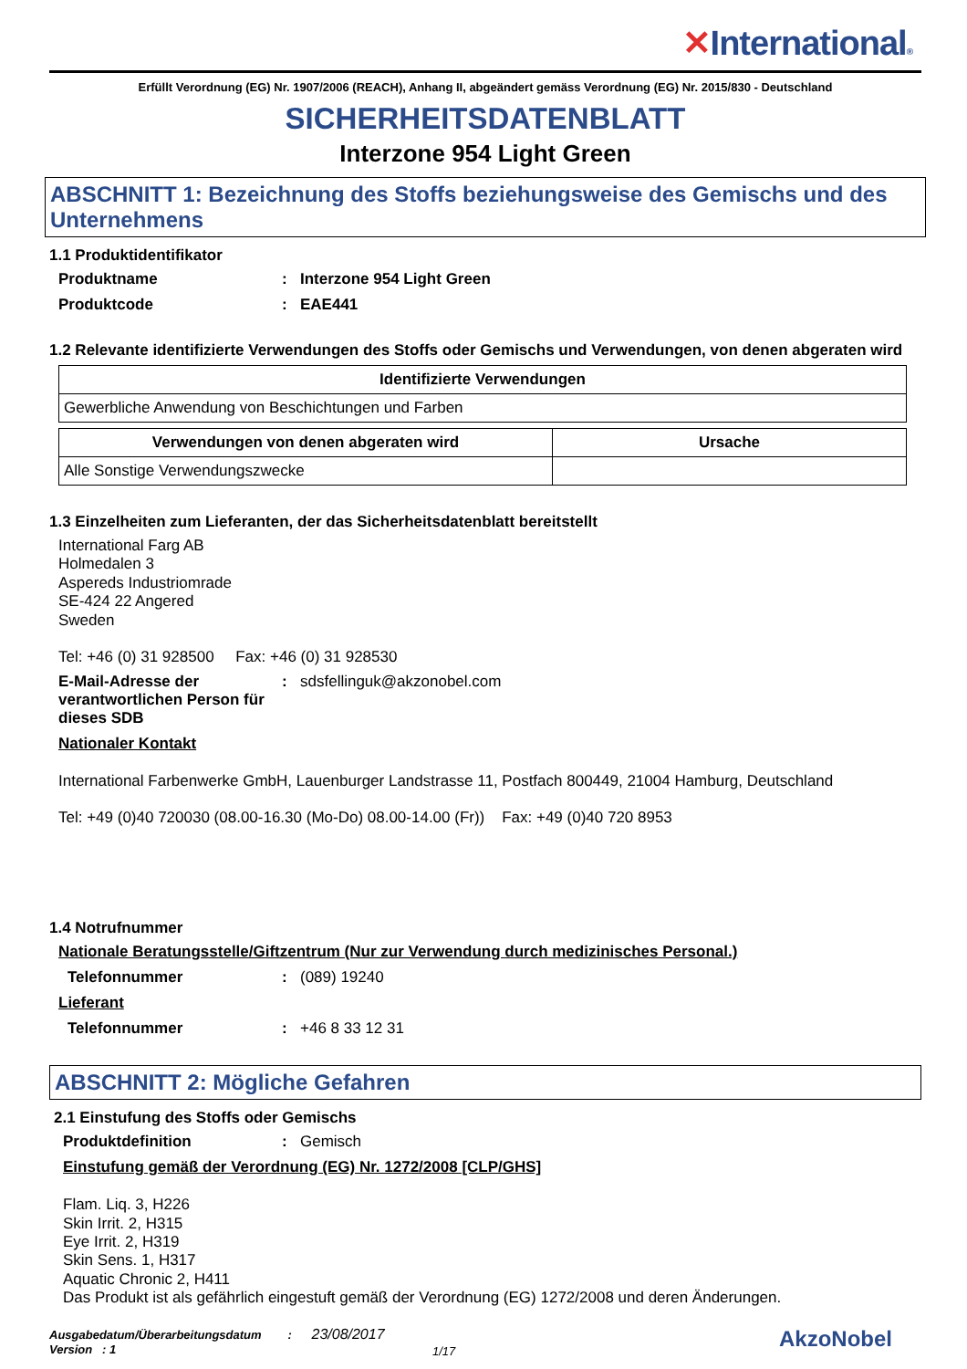✕International®
Erfüllt Verordnung (EG) Nr. 1907/2006 (REACH), Anhang II, abgeändert gemäss Verordnung (EG) Nr. 2015/830 - Deutschland
SICHERHEITSDATENBLATT
Interzone 954 Light Green
ABSCHNITT 1: Bezeichnung des Stoffs beziehungsweise des Gemischs und des Unternehmens
1.1 Produktidentifikator
Produktname : Interzone 954 Light Green
Produktcode : EAE441
1.2 Relevante identifizierte Verwendungen des Stoffs oder Gemischs und Verwendungen, von denen abgeraten wird
| Identifizierte Verwendungen |
| --- |
| Gewerbliche Anwendung von Beschichtungen und Farben |
| Verwendungen von denen abgeraten wird | Ursache |
| --- | --- |
| Alle Sonstige Verwendungszwecke | |
1.3 Einzelheiten zum Lieferanten, der das Sicherheitsdatenblatt bereitstellt
International Farg AB
Holmedalen 3
Aspereds Industriomrade
SE-424 22 Angered
Sweden
Tel: +46 (0) 31 928500 Fax: +46 (0) 31 928530
E-Mail-Adresse der verantwortlichen Person für dieses SDB
:
sdsfellinguk@akzonobel.com
Nationaler Kontakt
International Farbenwerke GmbH, Lauenburger Landstrasse 11, Postfach 800449, 21004 Hamburg, Deutschland
Tel: +49 (0)40 720030 (08.00-16.30 (Mo-Do) 08.00-14.00 (Fr)) Fax: +49 (0)40 720 8953
1.4 Notrufnummer
Nationale Beratungsstelle/Giftzentrum (Nur zur Verwendung durch medizinisches Personal.)
Telefonnummer :
(089) 19240
Lieferant
Telefonnummer :
+46 8 33 12 31
ABSCHNITT 2: Mögliche Gefahren
2.1 Einstufung des Stoffs oder Gemischs
Produktdefinition :
Gemisch
Einstufung gemäß der Verordnung (EG) Nr. 1272/2008 [CLP/GHS]
Flam. Liq. 3, H226
Skin Irrit. 2, H315
Eye Irrit. 2, H319
Skin Sens. 1, H317
Aquatic Chronic 2, H411
Das Produkt ist als gefährlich eingestuft gemäß der Verordnung (EG) 1272/2008 und deren Änderungen.
Ausgabedatum/Überarbeitungsdatum : 23/08/2017
Version : 1
1/17
AkzoNobel